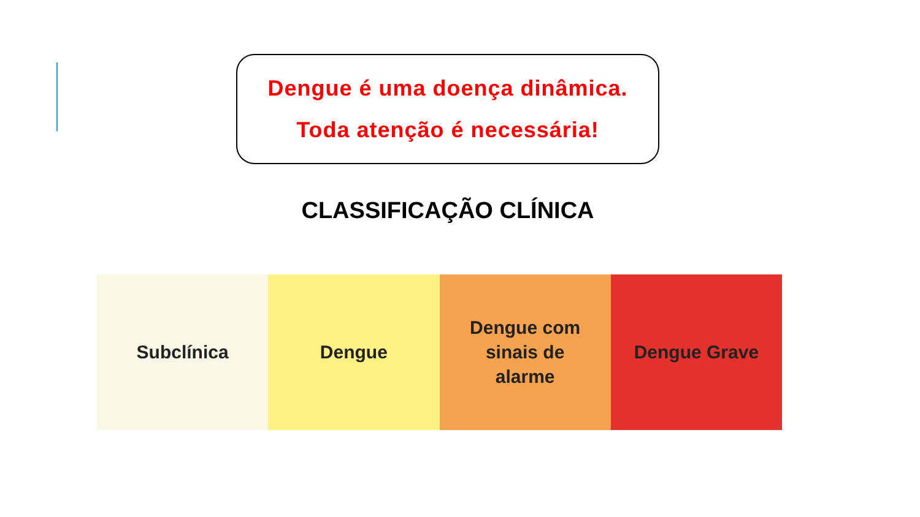Dengue é uma doença dinâmica.
Toda atenção é necessária!
CLASSIFICAÇÃO CLÍNICA
Subclínica Dengue Dengue com
sinais de
alarme
Dengue Grave